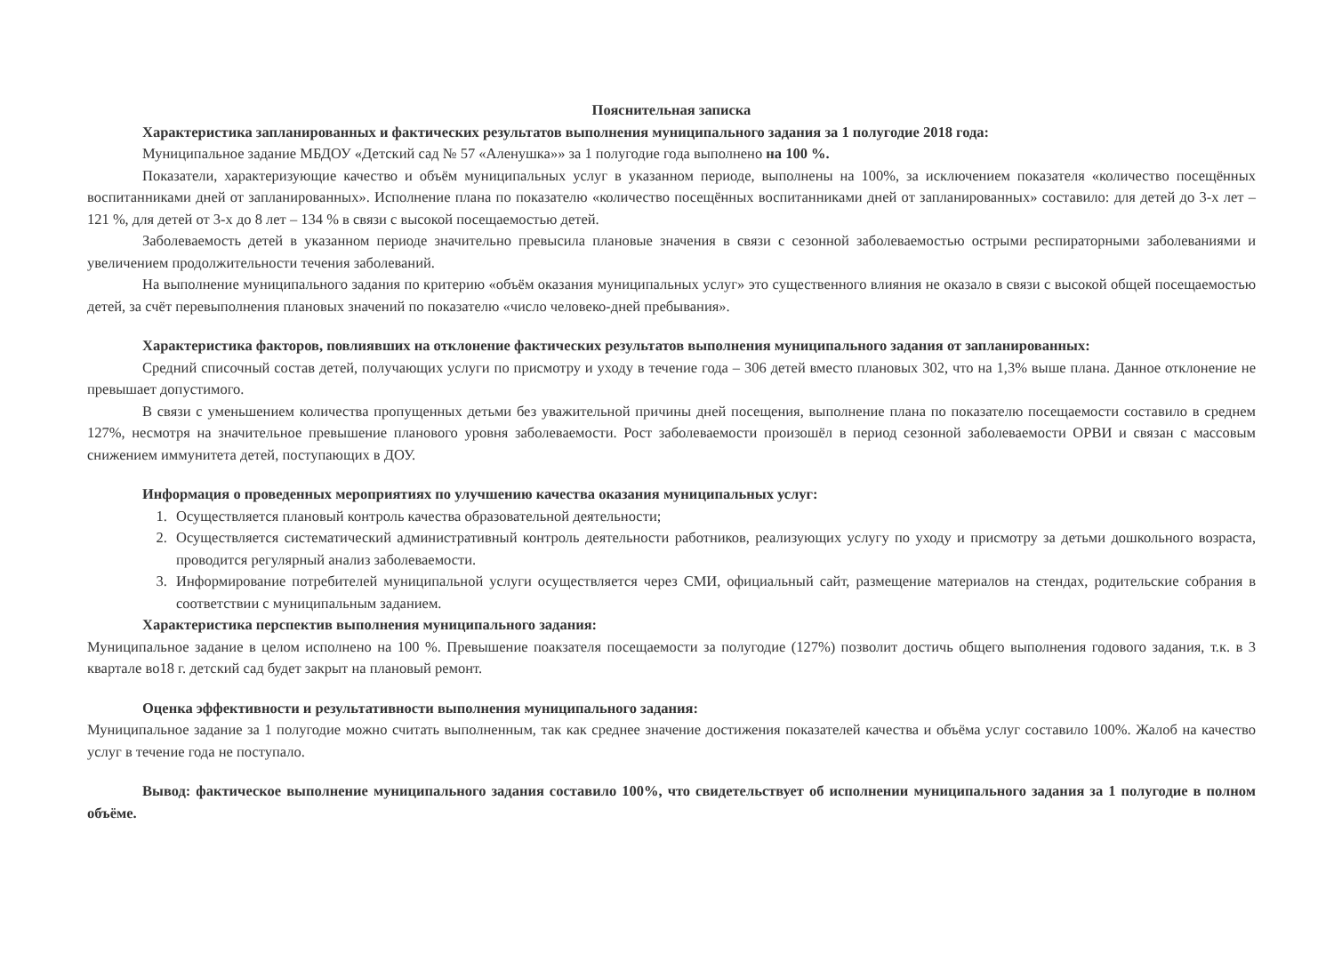Пояснительная записка
Характеристика запланированных и фактических результатов выполнения муниципального задания за 1 полугодие 2018 года:
Муниципальное задание МБДОУ «Детский сад № 57 «Аленушка»» за 1 полугодие года выполнено на 100 %.
Показатели, характеризующие качество и объём муниципальных услуг в указанном периоде, выполнены на 100%, за исключением показателя «количество посещённых воспитанниками дней от запланированных». Исполнение плана по показателю «количество посещённых воспитанниками дней от запланированных» составило: для детей до 3-х лет – 121 %, для детей от 3-х до 8 лет – 134 % в связи с высокой посещаемостью детей.
Заболеваемость детей в указанном периоде значительно превысила плановые значения в связи с сезонной заболеваемостью острыми респираторными заболеваниями и увеличением продолжительности течения заболеваний.
На выполнение муниципального задания по критерию «объём оказания муниципальных услуг» это существенного влияния не оказало в связи с высокой общей посещаемостью детей, за счёт перевыполнения плановых значений по показателю «число человеко-дней пребывания».
Характеристика факторов, повлиявших на отклонение фактических результатов выполнения муниципального задания от запланированных:
Средний списочный состав детей, получающих услуги по присмотру и уходу в течение года – 306 детей вместо плановых 302, что на 1,3% выше плана. Данное отклонение не превышает допустимого.
В связи с уменьшением количества пропущенных детьми без уважительной причины дней посещения, выполнение плана по показателю посещаемости составило в среднем 127%, несмотря на значительное превышение планового уровня заболеваемости. Рост заболеваемости произошёл в период сезонной заболеваемости ОРВИ и связан с массовым снижением иммунитета детей, поступающих в ДОУ.
Информация о проведенных мероприятиях по улучшению качества оказания муниципальных услуг:
1. Осуществляется плановый контроль качества образовательной деятельности;
2. Осуществляется систематический административный контроль деятельности работников, реализующих услугу по уходу и присмотру за детьми дошкольного возраста, проводится регулярный анализ заболеваемости.
3. Информирование потребителей муниципальной услуги осуществляется через СМИ, официальный сайт, размещение материалов на стендах, родительские собрания в соответствии с муниципальным заданием.
Характеристика перспектив выполнения муниципального задания:
Муниципальное задание в целом исполнено на 100 %. Превышение поакзателя посещаемости за полугодие (127%) позволит достичь общего выполнения годового задания, т.к. в 3 квартале во18 г. детский сад будет закрыт на плановый ремонт.
Оценка эффективности и результативности выполнения муниципального задания:
Муниципальное задание за 1 полугодие можно считать выполненным, так как среднее значение достижения показателей качества и объёма услуг составило 100%. Жалоб на качество услуг в течение года не поступало.
Вывод: фактическое выполнение муниципального задания составило 100%, что свидетельствует об исполнении муниципального задания за 1 полугодие в полном объёме.